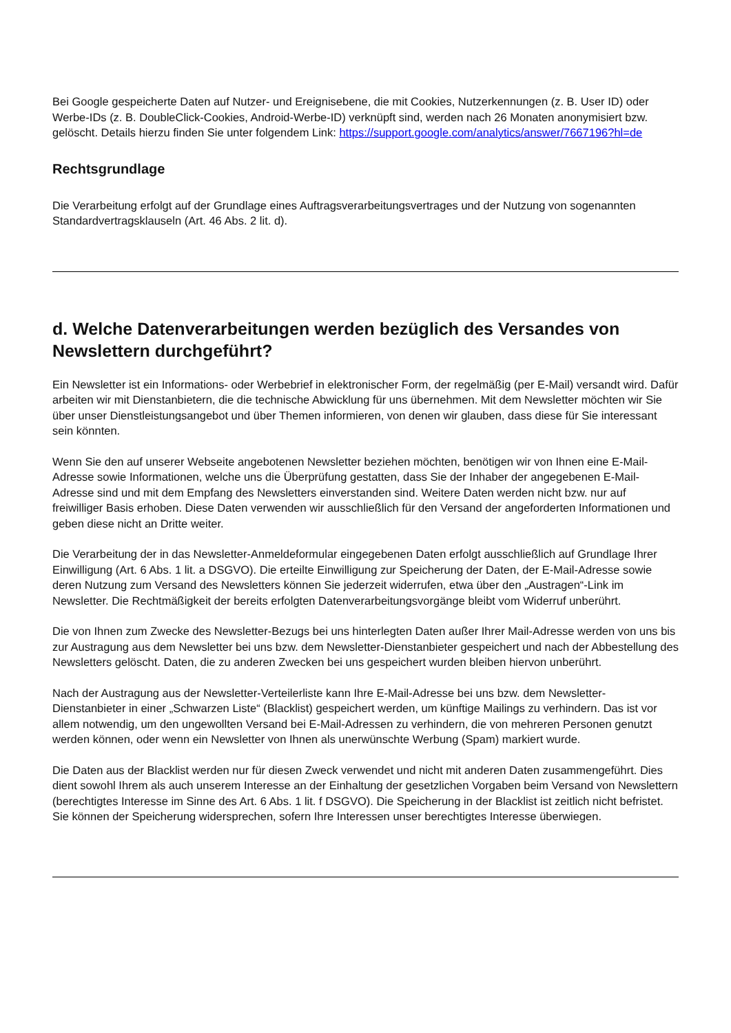Bei Google gespeicherte Daten auf Nutzer- und Ereignisebene, die mit Cookies, Nutzerkennungen (z. B. User ID) oder Werbe-IDs (z. B. DoubleClick-Cookies, Android-Werbe-ID) verknüpft sind, werden nach 26 Monaten anonymisiert bzw. gelöscht. Details hierzu finden Sie unter folgendem Link: https://support.google.com/analytics/answer/7667196?hl=de
Rechtsgrundlage
Die Verarbeitung erfolgt auf der Grundlage eines Auftragsverarbeitungsvertrages und der Nutzung von sogenannten Standardvertragsklauseln (Art. 46 Abs. 2 lit. d).
d. Welche Datenverarbeitungen werden bezüglich des Versandes von Newslettern durchgeführt?
Ein Newsletter ist ein Informations- oder Werbebrief in elektronischer Form, der regelmäßig (per E-Mail) versandt wird. Dafür arbeiten wir mit Dienstanbietern, die die technische Abwicklung für uns übernehmen. Mit dem Newsletter möchten wir Sie über unser Dienstleistungsangebot und über Themen informieren, von denen wir glauben, dass diese für Sie interessant sein könnten.
Wenn Sie den auf unserer Webseite angebotenen Newsletter beziehen möchten, benötigen wir von Ihnen eine E-Mail-Adresse sowie Informationen, welche uns die Überprüfung gestatten, dass Sie der Inhaber der angegebenen E-Mail-Adresse sind und mit dem Empfang des Newsletters einverstanden sind. Weitere Daten werden nicht bzw. nur auf freiwilliger Basis erhoben. Diese Daten verwenden wir ausschließlich für den Versand der angeforderten Informationen und geben diese nicht an Dritte weiter.
Die Verarbeitung der in das Newsletter-Anmeldeformular eingegebenen Daten erfolgt ausschließlich auf Grundlage Ihrer Einwilligung (Art. 6 Abs. 1 lit. a DSGVO). Die erteilte Einwilligung zur Speicherung der Daten, der E-Mail-Adresse sowie deren Nutzung zum Versand des Newsletters können Sie jederzeit widerrufen, etwa über den „Austragen“-Link im Newsletter. Die Rechtmäßigkeit der bereits erfolgten Datenverarbeitungsvorgänge bleibt vom Widerruf unberührt.
Die von Ihnen zum Zwecke des Newsletter-Bezugs bei uns hinterlegten Daten außer Ihrer Mail-Adresse werden von uns bis zur Austragung aus dem Newsletter bei uns bzw. dem Newsletter-Dienstanbieter gespeichert und nach der Abbestellung des Newsletters gelöscht. Daten, die zu anderen Zwecken bei uns gespeichert wurden bleiben hiervon unberührt.
Nach der Austragung aus der Newsletter-Verteilerliste kann Ihre E-Mail-Adresse bei uns bzw. dem Newsletter-Dienstanbieter in einer „Schwarzen Liste“ (Blacklist) gespeichert werden, um künftige Mailings zu verhindern. Das ist vor allem notwendig, um den ungewollten Versand bei E-Mail-Adressen zu verhindern, die von mehreren Personen genutzt werden können, oder wenn ein Newsletter von Ihnen als unerwünschte Werbung (Spam) markiert wurde.
Die Daten aus der Blacklist werden nur für diesen Zweck verwendet und nicht mit anderen Daten zusammengeführt. Dies dient sowohl Ihrem als auch unserem Interesse an der Einhaltung der gesetzlichen Vorgaben beim Versand von Newslettern (berechtigtes Interesse im Sinne des Art. 6 Abs. 1 lit. f DSGVO). Die Speicherung in der Blacklist ist zeitlich nicht befristet. Sie können der Speicherung widersprechen, sofern Ihre Interessen unser berechtigtes Interesse überwiegen.